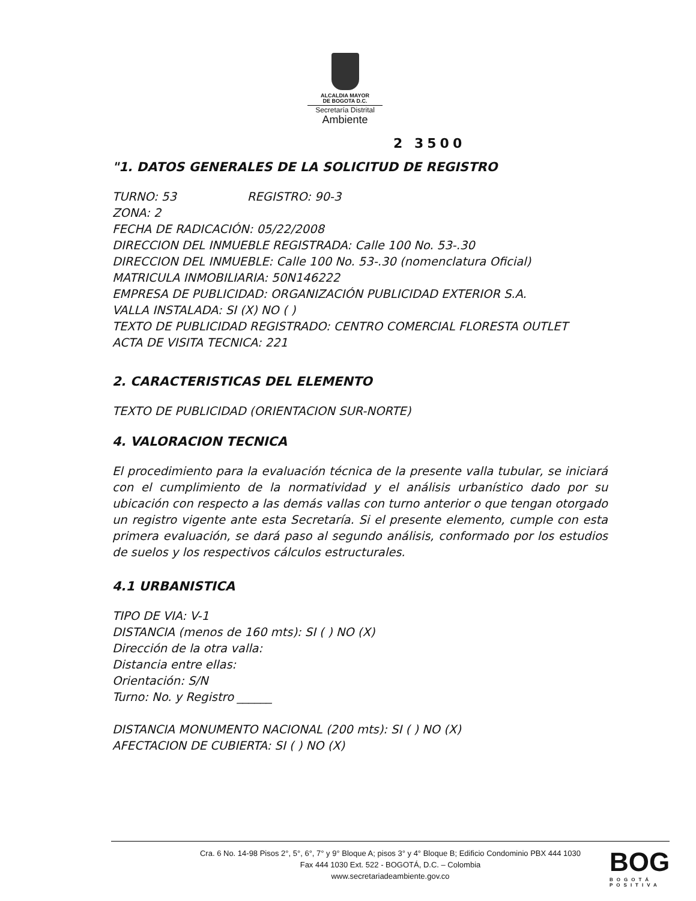ALCALDIA MAYOR
DE BOGOTA D.C.
Secretaría Distrital
Ambiente
2 3500
"1. DATOS GENERALES DE LA SOLICITUD DE REGISTRO
TURNO: 53 REGISTRO: 90-3
ZONA: 2
FECHA DE RADICACIÓN: 05/22/2008
DIRECCION DEL INMUEBLE REGISTRADA: Calle 100 No. 53-.30
DIRECCION DEL INMUEBLE: Calle 100 No. 53-.30 (nomenclatura Oficial)
MATRICULA INMOBILIARIA: 50N146222
EMPRESA DE PUBLICIDAD: ORGANIZACIÓN PUBLICIDAD EXTERIOR S.A.
VALLA INSTALADA: SI (X) NO ( )
TEXTO DE PUBLICIDAD REGISTRADO: CENTRO COMERCIAL FLORESTA OUTLET
ACTA DE VISITA TECNICA: 221
2. CARACTERISTICAS DEL ELEMENTO
TEXTO DE PUBLICIDAD (ORIENTACION SUR-NORTE)
4. VALORACION TECNICA
El procedimiento para la evaluación técnica de la presente valla tubular, se iniciará con el cumplimiento de la normatividad y el análisis urbanístico dado por su ubicación con respecto a las demás vallas con turno anterior o que tengan otorgado un registro vigente ante esta Secretaría. Si el presente elemento, cumple con esta primera evaluación, se dará paso al segundo análisis, conformado por los estudios de suelos y los respectivos cálculos estructurales.
4.1 URBANISTICA
TIPO DE VIA: V-1
DISTANCIA (menos de 160 mts): SI ( ) NO (X)
Dirección de la otra valla:
Distancia entre ellas:
Orientación: S/N
Turno: No. y Registro ______
DISTANCIA MONUMENTO NACIONAL (200 mts): SI ( ) NO (X)
AFECTACION DE CUBIERTA: SI ( ) NO (X)
Cra. 6 No. 14-98 Pisos 2°, 5°, 6°, 7° y 9° Bloque A; pisos 3° y 4° Bloque B; Edificio Condominio PBX 444 1030
Fax 444 1030 Ext. 522 - BOGOTÁ, D.C. – Colombia
www.secretariadeambiente.gov.co
BOG
BOGOTÁ POSITIVA